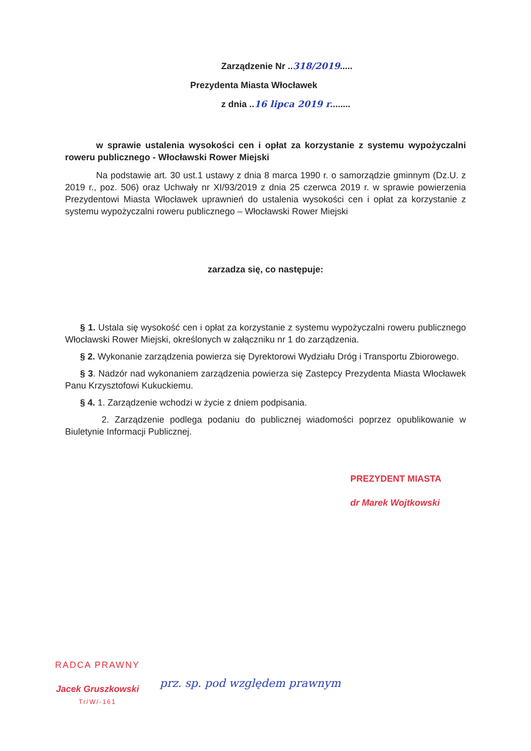Zarządzenie Nr ..318/2019.....
Prezydenta Miasta Włocławek
z dnia ..16 lipca 2019 r........
w sprawie ustalenia wysokości cen i opłat za korzystanie z systemu wypożyczalni roweru publicznego - Włocławski Rower Miejski
Na podstawie art. 30 ust.1 ustawy z dnia 8 marca 1990 r. o samorządzie gminnym (Dz.U. z 2019 r., poz. 506) oraz Uchwały nr XI/93/2019 z dnia 25 czerwca 2019 r. w sprawie powierzenia Prezydentowi Miasta Włocławek uprawnień do ustalenia wysokości cen i opłat za korzystanie z systemu wypożyczalni roweru publicznego – Włocławski Rower Miejski
zarzadza się, co następuje:
§ 1. Ustala się wysokość cen i opłat za korzystanie z systemu wypożyczalni roweru publicznego Włocławski Rower Miejski, określonych w załączniku nr 1 do zarządzenia.
§ 2. Wykonanie zarządzenia powierza się Dyrektorowi Wydziału Dróg i Transportu Zbiorowego.
§ 3. Nadzór nad wykonaniem zarządzenia powierza się Zastepcy Prezydenta Miasta Włocławek Panu Krzysztofowi Kukuckiemu.
§ 4. 1. Zarządzenie wchodzi w życie z dniem podpisania.
2. Zarządzenie podlega podaniu do publicznej wiadomości poprzez opublikowanie w Biuletynie Informacji Publicznej.
PREZYDENT MIASTA
dr Marek Wojtkowski
RADCA PRAWNY
Jacek Gruszkowski
Tr/W/-161
prz. sp. pod względem prawnym